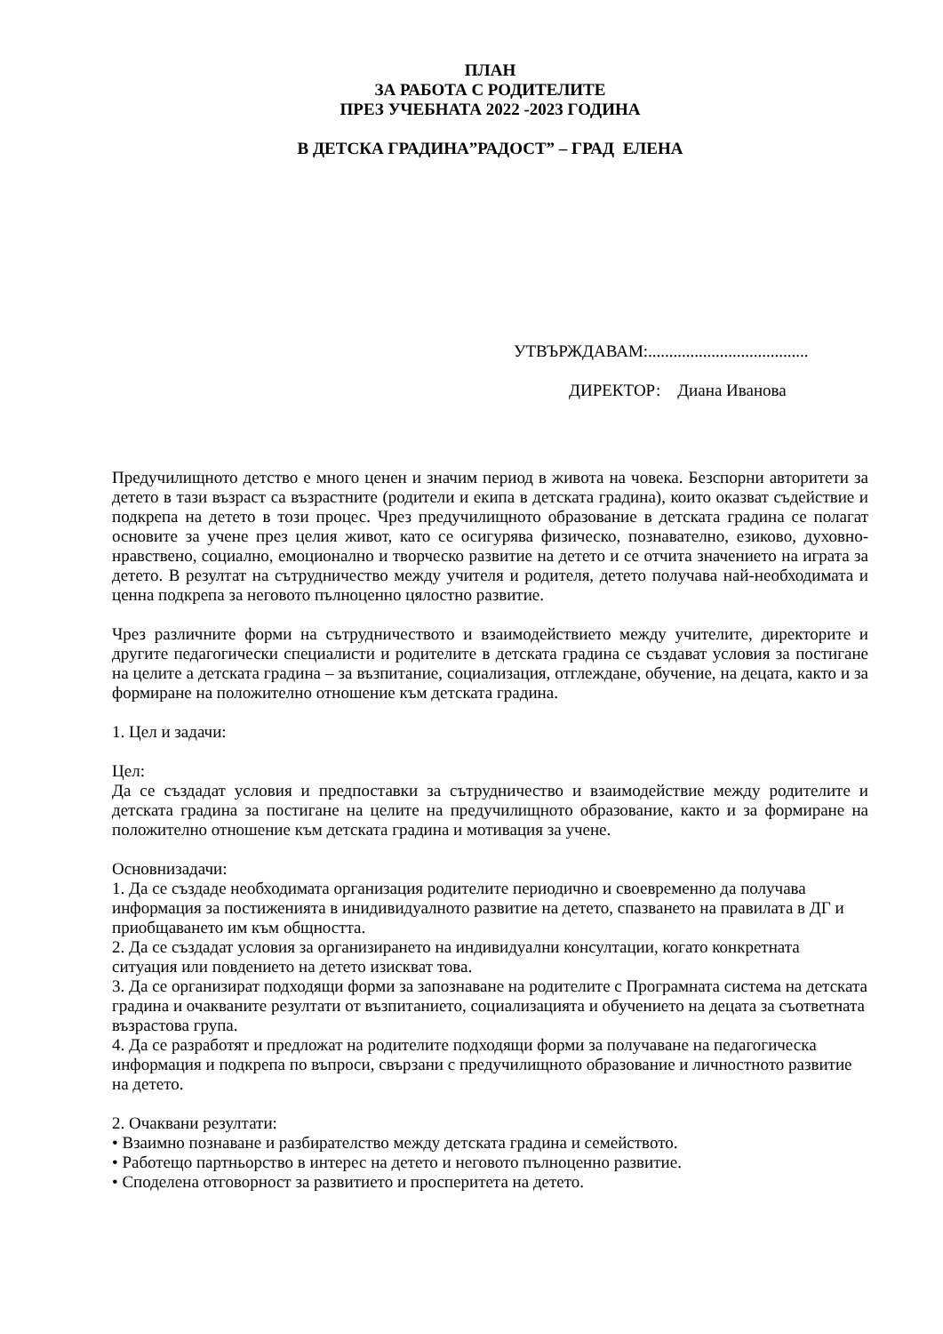ПЛАН
ЗА РАБОТА С РОДИТЕЛИТЕ
ПРЕЗ УЧЕБНАТА 2022 -2023 ГОДИНА
В ДЕТСКА ГРАДИНА”РАДОСТ” – ГРАД ЕЛЕНА
УТВЪРЖДАВАМ:......................................
ДИРЕКТОР: Диана Иванова
Предучилищното детство е много ценен и значим период в живота на човека. Безспорни авторитети за детето в тази възраст са възрастните (родители и екипа в детската градина), които оказват съдействие и подкрепа на детето в този процес. Чрез предучилищното образование в детската градина се полагат основите за учене през целия живот, като се осигурява физическо, познавателно, езиково, духовно-нравствено, социално, емоционално и творческо развитие на детето и се отчита значението на играта за детето. В резултат на сътрудничество между учителя и родителя, детето получава най-необходимата и ценна подкрепа за неговото пълноценно цялостно развитие.
Чрез различните форми на сътрудничеството и взаимодействието между учителите, директорите и другите педагогически специалисти и родителите в детската градина се създават условия за постигане на целите а детската градина – за възпитание, социализация, отглеждане, обучение, на децата, както и за формиране на положително отношение към детската градина.
1. Цел и задачи:
Цел:
Да се създадат условия и предпоставки за сътрудничество и взаимодействие между родителите и детската градина за постигане на целите на предучилищното образование, както и за формиране на положително отношение към детската градина и мотивация за учене.
Основнизадачи:
1. Да се създаде необходимата организация родителите периодично и своевременно да получава информация за постиженията в инидивидуалното развитие на детето, спазването на правилата в ДГ и приобщаването им към общността.
2. Да се създадат условия за организирането на индивидуални консултации, когато конкретната ситуация или повдението на детето изискват това.
3. Да се организират подходящи форми за запознаване на родителите с Програмната система на детската градина и очакваните резултати от възпитанието, социализацията и обучението на децата за съответната възрастова група.
4. Да се разработят и предложат на родителите подходящи форми за получаване на педагогическа информация и подкрепа по въпроси, свързани с предучилищното образование и личностното развитие на детето.
2. Очаквани резултати:
• Взаимно познаване и разбирателство между детската градина и семейството.
• Работещо партньорство в интерес на детето и неговото пълноценно развитие.
• Споделена отговорност за развитието и просперитета на детето.